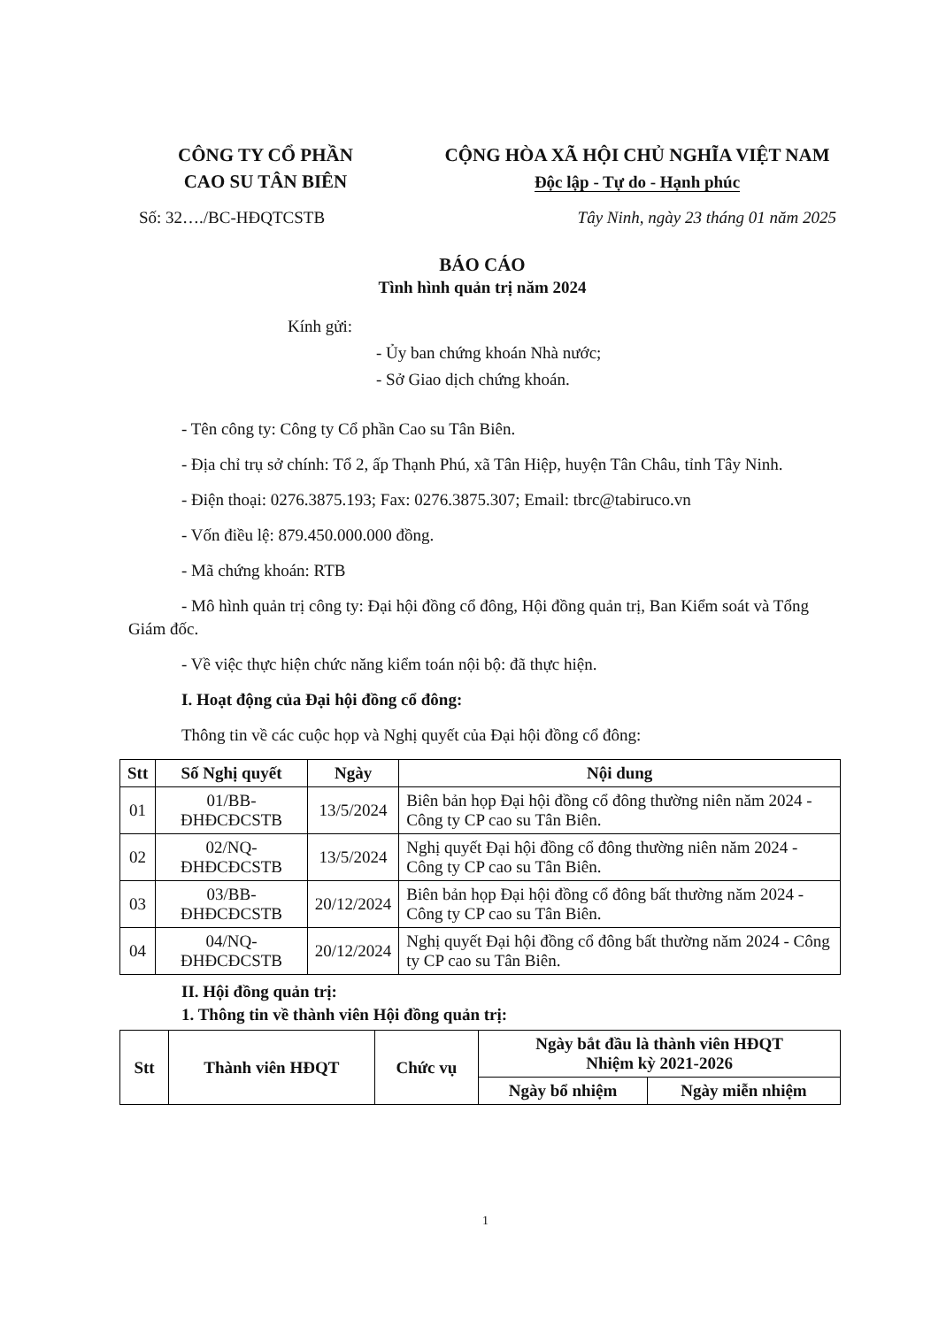CÔNG TY CỔ PHẦN
CAO SU TÂN BIÊN
CỘNG HÒA XÃ HỘI CHỦ NGHĨA VIỆT NAM
Độc lập - Tự do - Hạnh phúc
Số: 32…./BC-HĐQTCSTB Tây Ninh, ngày 23 tháng 01 năm 2025
BÁO CÁO
Tình hình quản trị năm 2024
Kính gửi:
- Ủy ban chứng khoán Nhà nước;
- Sở Giao dịch chứng khoán.
- Tên công ty: Công ty Cổ phần Cao su Tân Biên.
- Địa chỉ trụ sở chính: Tổ 2, ấp Thạnh Phú, xã Tân Hiệp, huyện Tân Châu, tỉnh Tây Ninh.
- Điện thoại: 0276.3875.193; Fax: 0276.3875.307; Email: tbrc@tabiruco.vn
- Vốn điều lệ: 879.450.000.000 đồng.
- Mã chứng khoán: RTB
- Mô hình quản trị công ty: Đại hội đồng cổ đông, Hội đồng quản trị, Ban Kiểm soát và Tổng Giám đốc.
- Về việc thực hiện chức năng kiểm toán nội bộ: đã thực hiện.
I. Hoạt động của Đại hội đồng cổ đông:
Thông tin về các cuộc họp và Nghị quyết của Đại hội đồng cổ đông:
| Stt | Số Nghị quyết | Ngày | Nội dung |
| --- | --- | --- | --- |
| 01 | 01/BB-ĐHĐCĐCSTB | 13/5/2024 | Biên bản họp Đại hội đồng cổ đông thường niên năm 2024 - Công ty CP cao su Tân Biên. |
| 02 | 02/NQ-ĐHĐCĐCSTB | 13/5/2024 | Nghị quyết Đại hội đồng cổ đông thường niên năm 2024 - Công ty CP cao su Tân Biên. |
| 03 | 03/BB-ĐHĐCĐCSTB | 20/12/2024 | Biên bản họp Đại hội đồng cổ đông bất thường năm 2024 - Công ty CP cao su Tân Biên. |
| 04 | 04/NQ-ĐHĐCĐCSTB | 20/12/2024 | Nghị quyết Đại hội đồng cổ đông bất thường năm 2024 - Công ty CP cao su Tân Biên. |
II. Hội đồng quản trị:
1. Thông tin về thành viên Hội đồng quản trị:
| Stt | Thành viên HĐQT | Chức vụ | Ngày bắt đầu là thành viên HĐQT Nhiệm kỳ 2021-2026 | |
| --- | --- | --- | --- | --- |
| | | | Ngày bổ nhiệm | Ngày miễn nhiệm |
1